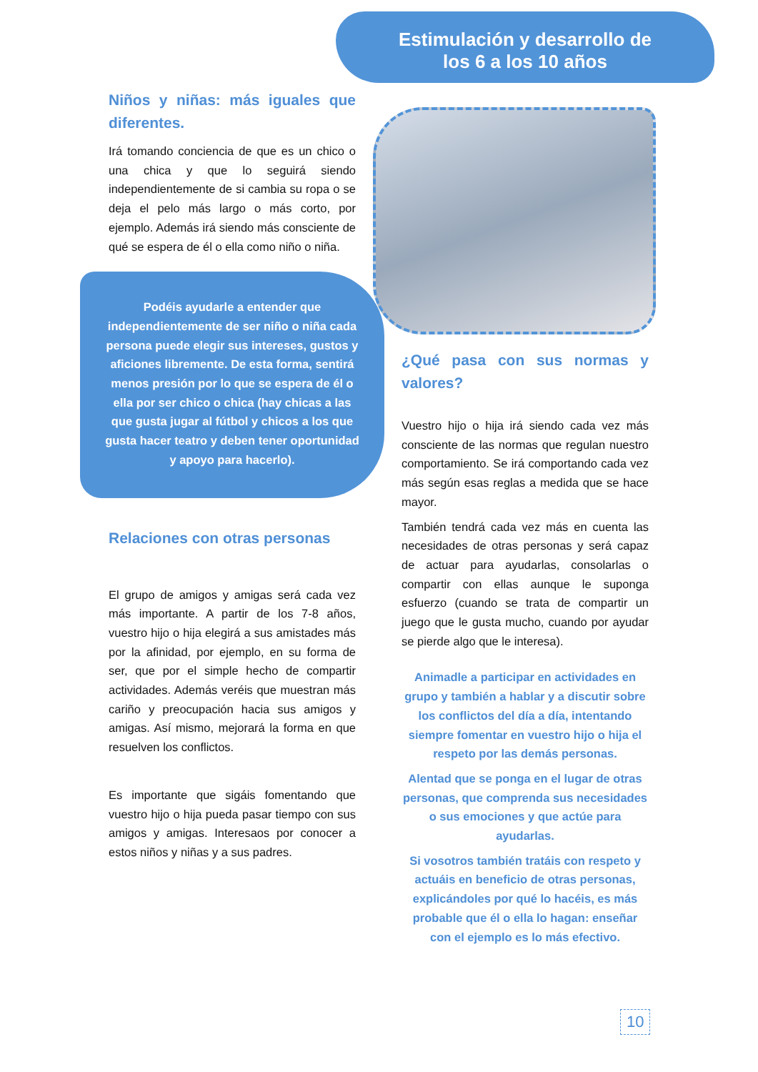Estimulación y desarrollo de
los 6 a los 10 años
Niños y niñas: más iguales que diferentes.
Irá tomando conciencia de que es un chico o una chica y que lo seguirá siendo independientemente de si cambia su ropa o se deja el pelo más largo o más corto, por ejemplo. Además irá siendo más consciente de qué se espera de él o ella como niño o niña.
Podéis ayudarle a entender que independientemente de ser niño o niña cada persona puede elegir sus intereses, gustos y aficiones libremente. De esta forma, sentirá menos presión por lo que se espera de él o ella por ser chico o chica (hay chicas a las que gusta jugar al fútbol y chicos a los que gusta hacer teatro y deben tener oportunidad y apoyo para hacerlo).
Relaciones con otras personas
El grupo de amigos y amigas será cada vez más importante. A partir de los 7-8 años, vuestro hijo o hija elegirá a sus amistades más por la afinidad, por ejemplo, en su forma de ser, que por el simple hecho de compartir actividades. Además veréis que muestran más cariño y preocupación hacia sus amigos y amigas. Así mismo, mejorará la forma en que resuelven los conflictos.
Es importante que sigáis fomentando que vuestro hijo o hija pueda pasar tiempo con sus amigos y amigas. Interesaos por conocer a estos niños y niñas y a sus padres.
¿Qué pasa con sus normas y valores?
Vuestro hijo o hija irá siendo cada vez más consciente de las normas que regulan nuestro comportamiento. Se irá comportando cada vez más según esas reglas a medida que se hace mayor.
También tendrá cada vez más en cuenta las necesidades de otras personas y será capaz de actuar para ayudarlas, consolarlas o compartir con ellas aunque le suponga esfuerzo (cuando se trata de compartir un juego que le gusta mucho, cuando por ayudar se pierde algo que le interesa).
Animadle a participar en actividades en grupo y también a hablar y a discutir sobre los conflictos del día a día, intentando siempre fomentar en vuestro hijo o hija el respeto por las demás personas.
Alentad que se ponga en el lugar de otras personas, que comprenda sus necesidades o sus emociones y que actúe para ayudarlas.
Si vosotros también tratáis con respeto y actuáis en beneficio de otras personas, explicándoles por qué lo hacéis, es más probable que él o ella lo hagan: enseñar con el ejemplo es lo más efectivo.
10